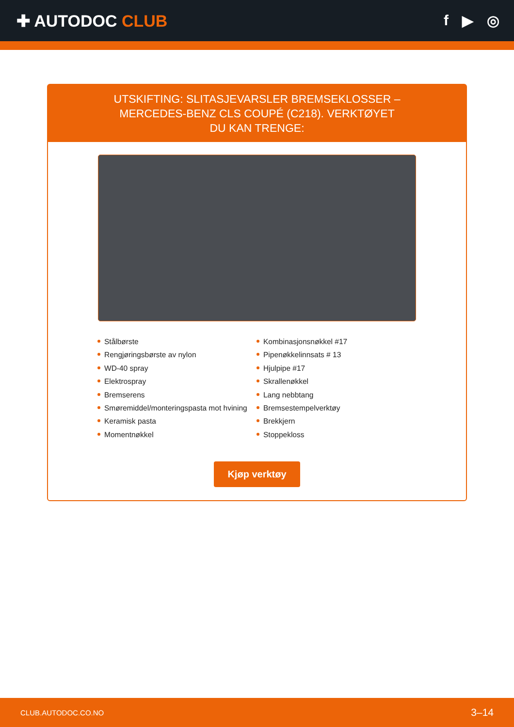✚ AUTODOC CLUB f ▶ ◎
UTSKIFTING: SLITASJEVARSLER BREMSEKLOSSER – MERCEDES-BENZ CLS COUPÉ (C218). VERKTØYET DU KAN TRENGE:
Stålbørste
Rengjøringsbørste av nylon
WD-40 spray
Elektrospray
Bremserens
Smøremiddel/monteringspasta mot hvining
Keramisk pasta
Momentnøkkel
Kombinasjonsnøkkel #17
Pipenøkkelinnsats # 13
Hjulpipe #17
Skrallenøkkel
Lang nebbtang
Bremsestempelverktøy
Brekkjern
Stoppekloss
Kjøp verktøy
CLUB.AUTODOC.CO.NO 3–14